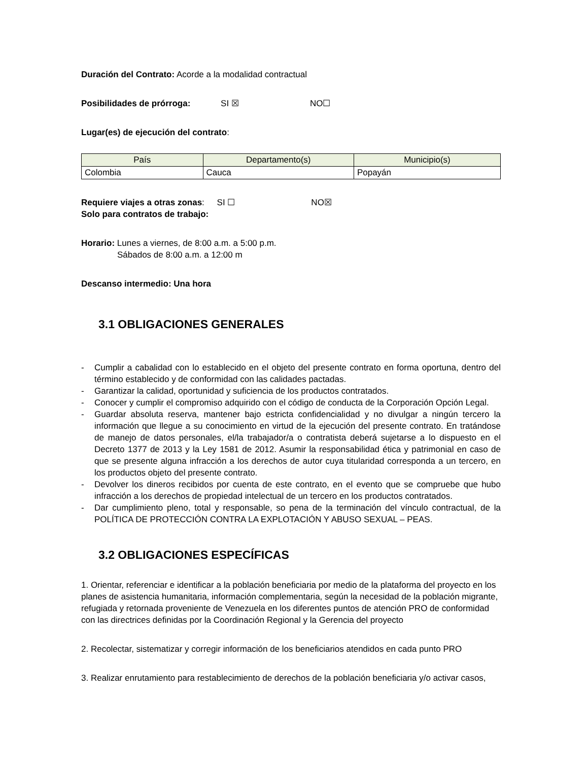Duración del Contrato: Acorde a la modalidad contractual
Posibilidades de prórroga: SI ☒ NO☐
Lugar(es) de ejecución del contrato:
| País | Departamento(s) | Municipio(s) |
| --- | --- | --- |
| Colombia | Cauca | Popayán |
Requiere viajes a otras zonas: SI ☐ NO☒
Solo para contratos de trabajo:
Horario: Lunes a viernes, de 8:00 a.m. a 5:00 p.m.
Sábados de 8:00 a.m. a 12:00 m
Descanso intermedio: Una hora
3.1 OBLIGACIONES GENERALES
- Cumplir a cabalidad con lo establecido en el objeto del presente contrato en forma oportuna, dentro del término establecido y de conformidad con las calidades pactadas.
- Garantizar la calidad, oportunidad y suficiencia de los productos contratados.
- Conocer y cumplir el compromiso adquirido con el código de conducta de la Corporación Opción Legal.
- Guardar absoluta reserva, mantener bajo estricta confidencialidad y no divulgar a ningún tercero la información que llegue a su conocimiento en virtud de la ejecución del presente contrato. En tratándose de manejo de datos personales, el/la trabajador/a o contratista deberá sujetarse a lo dispuesto en el Decreto 1377 de 2013 y la Ley 1581 de 2012. Asumir la responsabilidad ética y patrimonial en caso de que se presente alguna infracción a los derechos de autor cuya titularidad corresponda a un tercero, en los productos objeto del presente contrato.
- Devolver los dineros recibidos por cuenta de este contrato, en el evento que se compruebe que hubo infracción a los derechos de propiedad intelectual de un tercero en los productos contratados.
- Dar cumplimiento pleno, total y responsable, so pena de la terminación del vínculo contractual, de la POLÍTICA DE PROTECCIÓN CONTRA LA EXPLOTACIÓN Y ABUSO SEXUAL – PEAS.
3.2 OBLIGACIONES ESPECÍFICAS
1. Orientar, referenciar e identificar a la población beneficiaria por medio de la plataforma del proyecto en los planes de asistencia humanitaria, información complementaria, según la necesidad de la población migrante, refugiada y retornada proveniente de Venezuela en los diferentes puntos de atención PRO de conformidad con las directrices definidas por la Coordinación Regional y la Gerencia del proyecto
2. Recolectar, sistematizar y corregir información de los beneficiarios atendidos en cada punto PRO
3. Realizar enrutamiento para restablecimiento de derechos de la población beneficiaria y/o activar casos,